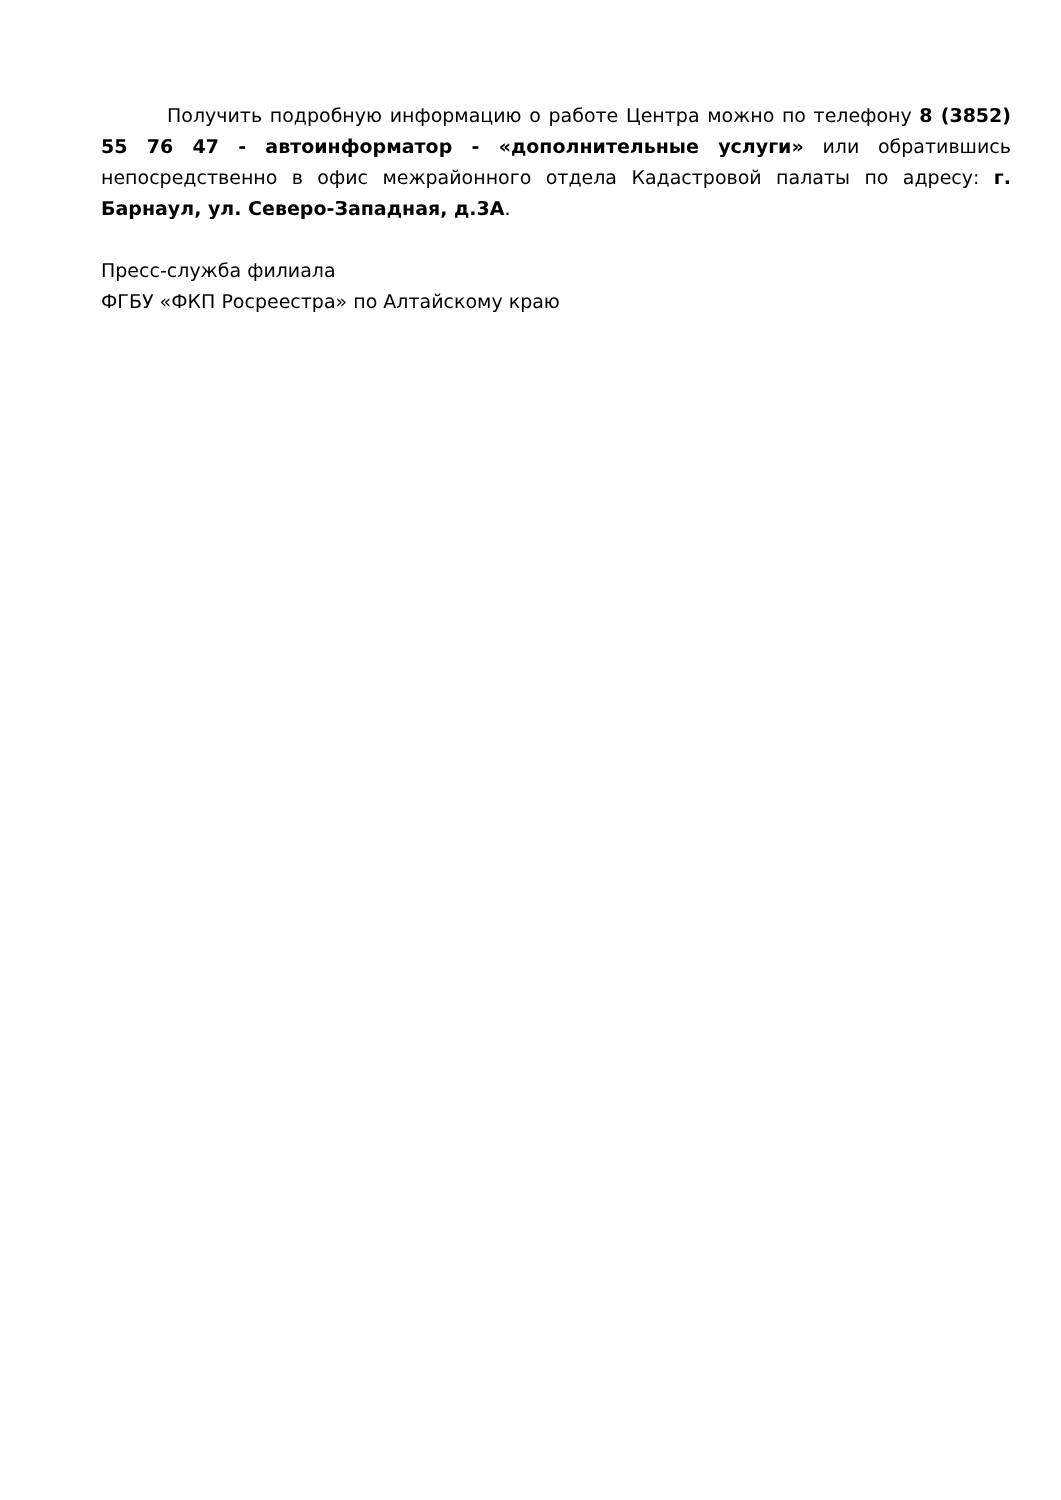Получить подробную информацию о работе Центра можно по телефону 8 (3852) 55 76 47 - автоинформатор - «дополнительные услуги» или обратившись непосредственно в офис межрайонного отдела Кадастровой палаты по адресу: г. Барнаул, ул. Северо-Западная, д.3А.
Пресс-служба филиала
ФГБУ «ФКП Росреестра» по Алтайскому краю